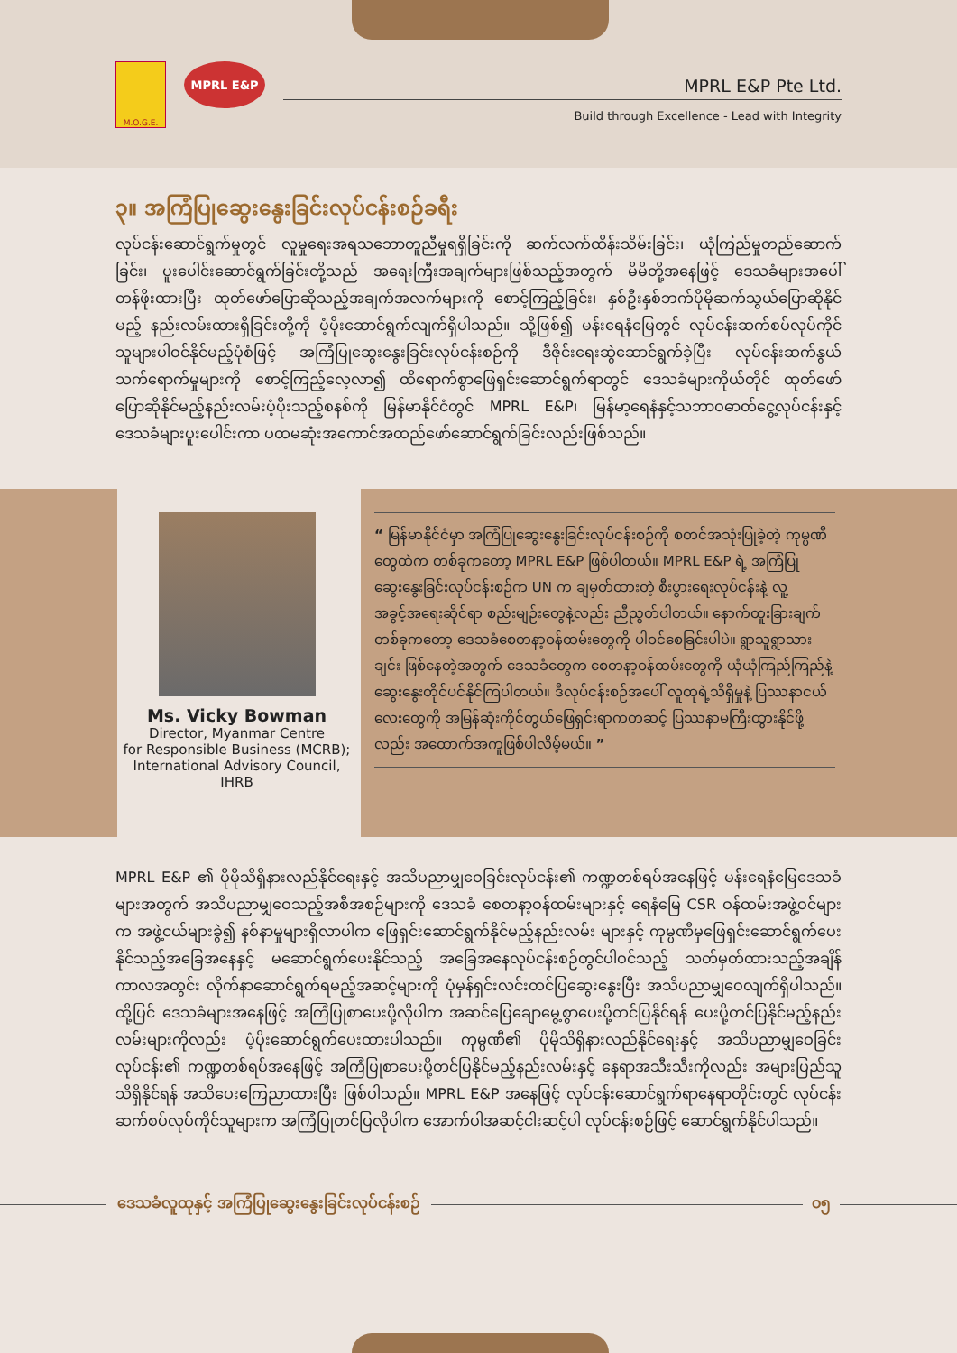M.O.G.E.
MPRL E&P
MPRL E&P Pte Ltd.
Build through Excellence - Lead with Integrity
၃။ အကြံပြုဆွေးနွေးခြင်းလုပ်ငန်းစဉ်ခရီး
လုပ်ငန်းဆောင်ရွက်မှုတွင် လူမှုရေးအရသဘောတူညီမှုရရှိခြင်းကို ဆက်လက်ထိန်းသိမ်းခြင်း၊ ယုံကြည်မှုတည်ဆောက်ခြင်း၊ ပူးပေါင်းဆောင်ရွက်ခြင်းတို့သည် အရေးကြီးအချက်များဖြစ်သည့်အတွက် မိမိတို့အနေဖြင့် ဒေသခံများအပေါ် တန်ဖိုးထားပြီး ထုတ်ဖော်ပြောဆိုသည့်အချက်အလက်များကို စောင့်ကြည့်ခြင်း၊ နှစ်ဦးနှစ်ဘက်ပိုမိုဆက်သွယ်ပြောဆိုနိုင်မည့် နည်းလမ်းထားရှိခြင်းတို့ကို ပံ့ပိုးဆောင်ရွက်လျက်ရှိပါသည်။ သို့ဖြစ်၍ မန်းရေနံမြေတွင် လုပ်ငန်းဆက်စပ်လုပ်ကိုင်သူများပါဝင်နိုင်မည့်ပုံစံဖြင့် အကြံပြုဆွေးနွေးခြင်းလုပ်ငန်းစဉ်ကို ဒီဇိုင်းရေးဆွဲဆောင်ရွက်ခဲ့ပြီး လုပ်ငန်းဆက်နွယ်သက်ရောက်မှုများကို စောင့်ကြည့်လေ့လာ၍ ထိရောက်စွာဖြေရှင်းဆောင်ရွက်ရာတွင် ဒေသခံများကိုယ်တိုင် ထုတ်ဖော်ပြောဆိုနိုင်မည့်နည်းလမ်းပံ့ပိုးသည့်စနစ်ကို မြန်မာနိုင်ငံတွင် MPRL E&P၊ မြန်မာ့ရေနံနှင့်သဘာဝဓာတ်ငွေ့လုပ်ငန်းနှင့် ဒေသခံများပူးပေါင်းကာ ပထမဆုံးအကောင်အထည်ဖော်ဆောင်ရွက်ခြင်းလည်းဖြစ်သည်။
Ms. Vicky Bowman
Director, Myanmar Centre
for Responsible Business (MCRB);
International Advisory Council,
IHRB
“ မြန်မာနိုင်ငံမှာ အကြံပြုဆွေးနွေးခြင်းလုပ်ငန်းစဉ်ကို စတင်အသုံးပြုခဲ့တဲ့ ကုမ္ပဏီတွေထဲက တစ်ခုကတော့ MPRL E&P ဖြစ်ပါတယ်။ MPRL E&P ရဲ့ အကြံပြုဆွေးနွေးခြင်းလုပ်ငန်းစဉ်က UN က ချမှတ်ထားတဲ့ စီးပွားရေးလုပ်ငန်းနဲ့ လူ့အခွင့်အရေးဆိုင်ရာ စည်းမျဉ်းတွေနဲ့လည်း ညီညွတ်ပါတယ်။ နောက်ထူးခြားချက်တစ်ခုကတော့ ဒေသခံစေတနာ့ဝန်ထမ်းတွေကို ပါဝင်စေခြင်းပါပဲ။ ရွာသူရွာသားချင်း ဖြစ်နေတဲ့အတွက် ဒေသခံတွေက စေတနာ့ဝန်ထမ်းတွေကို ယုံယုံကြည်ကြည်နဲ့ ဆွေးနွေးတိုင်ပင်နိုင်ကြပါတယ်။ ဒီလုပ်ငန်းစဉ်အပေါ် လူထုရဲ့သိရှိမှုနဲ့ ပြဿနာငယ်လေးတွေကို အမြန်ဆုံးကိုင်တွယ်ဖြေရှင်းရာကတဆင့် ပြဿနာမကြီးထွားနိုင်ဖို့လည်း အထောက်အကူဖြစ်ပါလိမ့်မယ်။ ”
MPRL E&P ၏ ပိုမိုသိရှိနားလည်နိုင်ရေးနှင့် အသိပညာမျှဝေခြင်းလုပ်ငန်း၏ ကဏ္ဍတစ်ရပ်အနေဖြင့် မန်းရေနံမြေဒေသခံများအတွက် အသိပညာမျှဝေသည့်အစီအစဉ်များကို ဒေသခံ စေတနာ့ဝန်ထမ်းများနှင့် ရေနံမြေ CSR ဝန်ထမ်းအဖွဲ့ဝင်များက အဖွဲ့ငယ်များခွဲ၍ နစ်နာမှုများရှိလာပါက ဖြေရှင်းဆောင်ရွက်နိုင်မည့်နည်းလမ်း များနှင့် ကုမ္ပဏီမှဖြေရှင်းဆောင်ရွက်ပေးနိုင်သည့်အခြေအနေနှင့် မဆောင်ရွက်ပေးနိုင်သည့် အခြေအနေလုပ်ငန်းစဉ်တွင်ပါဝင်သည့် သတ်မှတ်ထားသည့်အချိန်ကာလအတွင်း လိုက်နာဆောင်ရွက်ရမည့်အဆင့်များကို ပုံမှန်ရှင်းလင်းတင်ပြဆွေးနွေးပြီး အသိပညာမျှဝေလျက်ရှိပါသည်။ ထို့ပြင် ဒေသခံများအနေဖြင့် အကြံပြုစာပေးပို့လိုပါက အဆင်ပြေချောမွေ့စွာပေးပို့တင်ပြနိုင်ရန် ပေးပို့တင်ပြနိုင်မည့်နည်းလမ်းများကိုလည်း ပံ့ပိုးဆောင်ရွက်ပေးထားပါသည်။ ကုမ္ပဏီ၏ ပိုမိုသိရှိနားလည်နိုင်ရေးနှင့် အသိပညာမျှဝေခြင်းလုပ်ငန်း၏ ကဏ္ဍတစ်ရပ်အနေဖြင့် အကြံပြုစာပေးပို့တင်ပြနိုင်မည့်နည်းလမ်းနှင့် နေရာအသီးသီးကိုလည်း အများပြည်သူသိရှိနိုင်ရန် အသိပေးကြေညာထားပြီး ဖြစ်ပါသည်။ MPRL E&P အနေဖြင့် လုပ်ငန်းဆောင်ရွက်ရာနေရာတိုင်းတွင် လုပ်ငန်းဆက်စပ်လုပ်ကိုင်သူများက အကြံပြုတင်ပြလိုပါက အောက်ပါအဆင့်ငါးဆင့်ပါ လုပ်ငန်းစဉ်ဖြင့် ဆောင်ရွက်နိုင်ပါသည်။
ဒေသခံလူထုနှင့် အကြံပြုဆွေးနွေးခြင်းလုပ်ငန်းစဉ်
၀၅